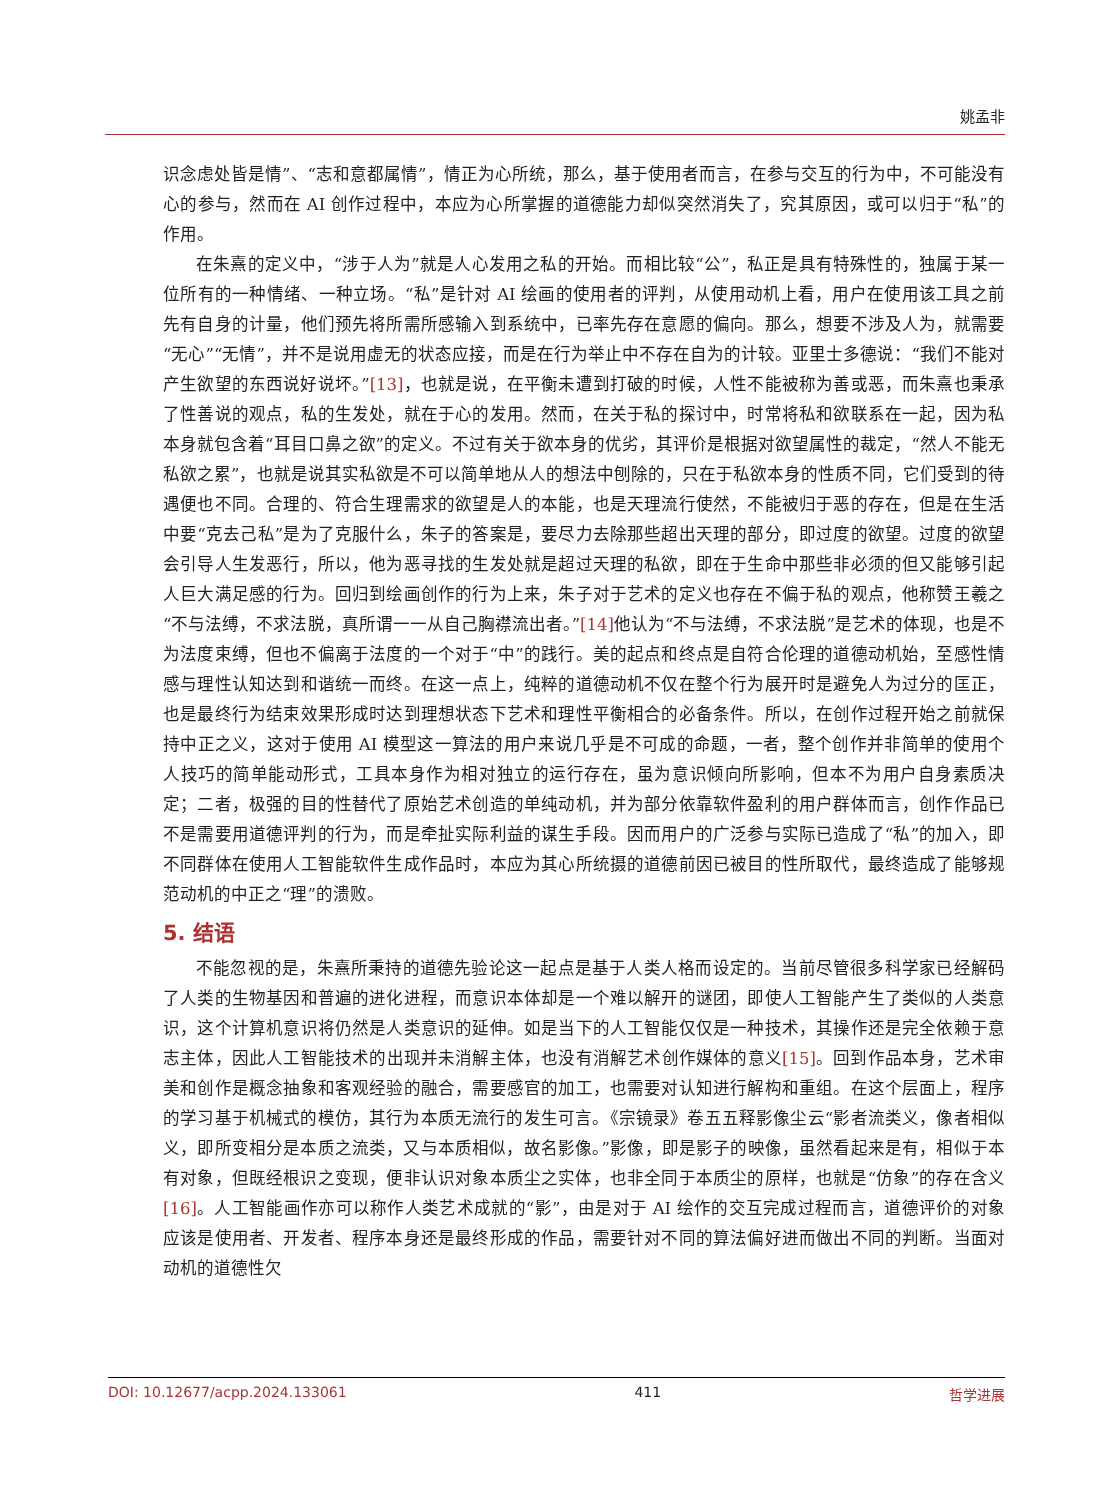姚孟非
识念虑处皆是情”、“志和意都属情”，情正为心所统，那么，基于使用者而言，在参与交互的行为中，不可能没有心的参与，然而在 AI 创作过程中，本应为心所掌握的道德能力却似突然消失了，究其原因，或可以归于“私”的作用。
在朱熹的定义中，“涉于人为”就是人心发用之私的开始。而相比较“公”，私正是具有特殊性的，独属于某一位所有的一种情绪、一种立场。“私”是针对 AI 绘画的使用者的评判，从使用动机上看，用户在使用该工具之前先有自身的计量，他们预先将所需所感输入到系统中，已率先存在意愿的偏向。那么，想要不涉及人为，就需要“无心”“无情”，并不是说用虚无的状态应接，而是在行为举止中不存在自为的计较。亚里士多德说：“我们不能对产生欲望的东西说好说坏。”[13]，也就是说，在平衡未遭到打破的时候，人性不能被称为善或恶，而朱熹也秉承了性善说的观点，私的生发处，就在于心的发用。然而，在关于私的探讨中，时常将私和欲联系在一起，因为私本身就包含着“耳目口鼻之欲”的定义。不过有关于欲本身的优劣，其评价是根据对欲望属性的裁定，“然人不能无私欲之累”，也就是说其实私欲是不可以简单地从人的想法中刨除的，只在于私欲本身的性质不同，它们受到的待遇便也不同。合理的、符合生理需求的欲望是人的本能，也是天理流行使然，不能被归于恶的存在，但是在生活中要“克去己私”是为了克服什么，朱子的答案是，要尽力去除那些超出天理的部分，即过度的欲望。过度的欲望会引导人生发恶行，所以，他为恶寻找的生发处就是超过天理的私欲，即在于生命中那些非必须的但又能够引起人巨大满足感的行为。回归到绘画创作的行为上来，朱子对于艺术的定义也存在不偏于私的观点，他称赞王羲之“不与法缚，不求法脱，真所谓一一从自己胸襟流出者。”[14] 他认为“不与法缚，不求法脱”是艺术的体现，也是不为法度束缚，但也不偏离于法度的一个对于“中”的践行。美的起点和终点是自符合伦理的道德动机始，至感性情感与理性认知达到和谐统一而终。在这一点上，纯粹的道德动机不仅在整个行为展开时是避免人为过分的匡正，也是最终行为结束效果形成时达到理想状态下艺术和理性平衡相合的必备条件。所以，在创作过程开始之前就保持中正之义，这对于使用 AI 模型这一算法的用户来说几乎是不可成的命题，一者，整个创作并非简单的使用个人技巧的简单能动形式，工具本身作为相对独立的运行存在，虽为意识倾向所影响，但本不为用户自身素质决定；二者，极强的目的性替代了原始艺术创造的单纯动机，并为部分依靠软件盈利的用户群体而言，创作作品已不是需要用道德评判的行为，而是牵扯实际利益的谋生手段。因而用户的广泛参与实际已造成了“私”的加入，即不同群体在使用人工智能软件生成作品时，本应为其心所统摄的道德前因已被目的性所取代，最终造成了能够规范动机的中正之“理”的溃败。
5. 结语
不能忽视的是，朱熹所秉持的道德先验论这一起点是基于人类人格而设定的。当前尽管很多科学家已经解码了人类的生物基因和普遍的进化进程，而意识本体却是一个难以解开的谜团，即使人工智能产生了类似的人类意识，这个计算机意识将仍然是人类意识的延伸。如是当下的人工智能仅仅是一种技术，其操作还是完全依赖于意志主体，因此人工智能技术的出现并未消解主体，也没有消解艺术创作媒体的意义[15]。回到作品本身，艺术审美和创作是概念抽象和客观经验的融合，需要感官的加工，也需要对认知进行解构和重组。在这个层面上，程序的学习基于机械式的模仿，其行为本质无流行的发生可言。《宗镜录》卷五五释影像尘云“影者流类义，像者相似义，即所变相分是本质之流类，又与本质相似，故名影像。”影像，即是影子的映像，虽然看起来是有，相似于本有对象，但既经根识之变现，便非认识对象本质尘之实体，也非全同于本质尘的原样，也就是“仿象”的存在含义[16]。人工智能画作亦可以称作人类艺术成就的“影”，由是对于 AI 绘作的交互完成过程而言，道德评价的对象应该是使用者、开发者、程序本身还是最终形成的作品，需要针对不同的算法偏好进而做出不同的判断。当面对动机的道德性欠
DOI: 10.12677/acpp.2024.133061 411 哲学进展